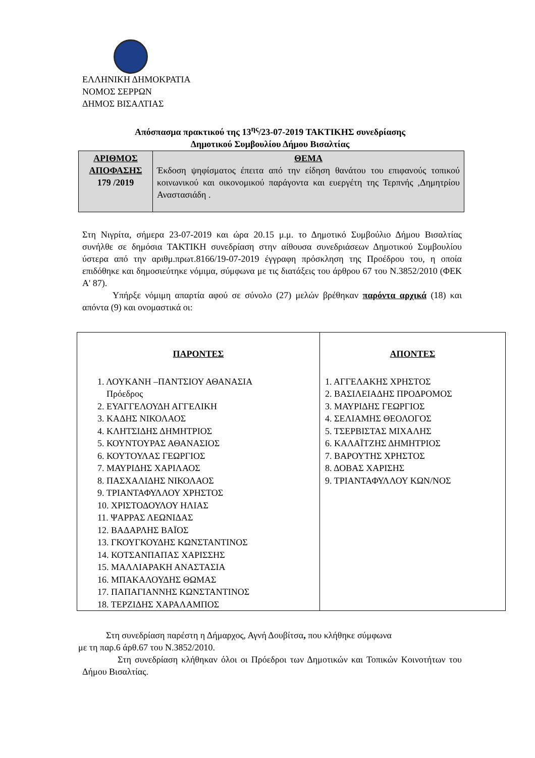ΕΛΛΗΝΙΚΗ ΔΗΜΟΚΡΑΤΙΑ
ΝΟΜΟΣ ΣΕΡΡΩΝ
ΔΗΜΟΣ ΒΙΣΑΛΤΙΑΣ
Απόσπασμα πρακτικού της 13<sup>ης</sup>/23-07-2019 ΤΑΚΤΙΚΗΣ συνεδρίασης
Δημοτικού Συμβουλίου Δήμου Βισαλτίας
| ΑΡΙΘΜΟΣ ΑΠΟΦΑΣΗΣ 179 /2019 | ΘΕΜΑ Έκδοση ψηφίσματος έπειτα από την είδηση θανάτου του επιφανούς τοπικού κοινωνικού και οικονομικού παράγοντα και ευεργέτη της Τερπνής ,Δημητρίου Αναστασιάδη . |
Στη Νιγρίτα, σήμερα 23-07-2019 και ώρα 20.15 μ.μ. το Δημοτικό Συμβούλιο Δήμου Βισαλτίας συνήλθε σε δημόσια ΤΑΚΤΙΚΗ συνεδρίαση στην αίθουσα συνεδριάσεων Δημοτικού Συμβουλίου ύστερα από την αριθμ.πρωτ.8166/19-07-2019 έγγραφη πρόσκληση της Προέδρου του, η οποία επιδόθηκε και δημοσιεύτηκε νόμιμα, σύμφωνα με τις διατάξεις του άρθρου 67 του Ν.3852/2010 (ΦΕΚ Α' 87).
Υπήρξε νόμιμη απαρτία αφού σε σύνολο (27) μελών βρέθηκαν παρόντα αρχικά (18) και απόντα (9) και ονομαστικά οι:
| ΠΑΡΟΝΤΕΣ 1. ΛΟΥΚΑΝΗ –ΠΑΝΤΣΙΟΥ ΑΘΑΝΑΣΙΑ Πρόεδρος 2. ΕΥΑΓΓΕΛΟΥΔΗ ΑΓΓΕΛΙΚΗ 3. ΚΑΔΗΣ ΝΙΚΟΛΑΟΣ 4. ΚΛΗΤΣΙΔΗΣ ΔΗΜΗΤΡΙΟΣ 5. ΚΟΥΝΤΟΥΡΑΣ ΑΘΑΝΑΣΙΟΣ 6. ΚΟΥΤΟΥΛΑΣ ΓΕΩΡΓΙΟΣ 7. ΜΑΥΡΙΔΗΣ ΧΑΡΙΛΑΟΣ 8. ΠΑΣΧΑΛΙΔΗΣ ΝΙΚΟΛΑΟΣ 9. ΤΡΙΑΝΤΑΦΥΛΛΟΥ ΧΡΗΣΤΟΣ 10. ΧΡΙΣΤΟΔΟΥΛΟΥ ΗΛΙΑΣ 11. ΨΑΡΡΑΣ ΛΕΩΝΙΔΑΣ 12. ΒΑΔΑΡΛΗΣ ΒΑΪΟΣ 13. ΓΚΟΥΓΚΟΥΔΗΣ ΚΩΝΣΤΑΝΤΙΝΟΣ 14. ΚΟΤΣΑΝΠΑΠΑΣ ΧΑΡΙΣΣΗΣ 15. ΜΑΛΛΙΑΡΑΚΗ ΑΝΑΣΤΑΣΙΑ 16. ΜΠΑΚΑΛΟΥΔΗΣ ΘΩΜΑΣ 17. ΠΑΠΑΓΙΑΝΝΗΣ ΚΩΝΣΤΑΝΤΙΝΟΣ 18. ΤΕΡΖΙΔΗΣ ΧΑΡΑΛΑΜΠΟΣ | ΑΠΟΝΤΕΣ 1. ΑΓΓΕΛΑΚΗΣ ΧΡΗΣΤΟΣ 2. ΒΑΣΙΛΕΙΑΔΗΣ ΠΡΟΔΡΟΜΟΣ 3. ΜΑΥΡΙΔΗΣ ΓΕΩΡΓΙΟΣ 4. ΣΕΛΙΑΜΗΣ ΘΕΟΛΟΓΟΣ 5. ΤΣΕΡΒΙΣΤΑΣ ΜΙΧΑΛΗΣ 6. ΚΑΛΑΪΤΖΗΣ ΔΗΜΗΤΡΙΟΣ 7. ΒΑΡΟΥΤΗΣ ΧΡΗΣΤΟΣ 8. ΔΟΒΑΣ ΧΑΡΙΣΗΣ 9. ΤΡΙΑΝΤΑΦΥΛΛΟΥ ΚΩΝ/ΝΟΣ |
Στη συνεδρίαση παρέστη η Δήμαρχος, Αγνή Δουβίτσα, που κλήθηκε σύμφωνα
με τη παρ.6 άρθ.67 του Ν.3852/2010.
Στη συνεδρίαση κλήθηκαν όλοι οι Πρόεδροι των Δημοτικών και Τοπικών Κοινοτήτων του Δήμου Βισαλτίας.